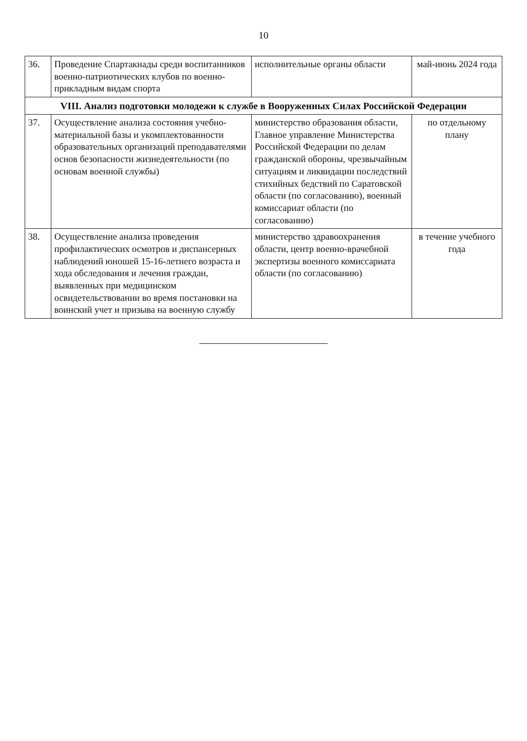10
| 36. | Проведение Спартакиады среди воспитанников военно-патриотических клубов по военно-прикладным видам спорта | исполнительные органы области | май-июнь 2024 года |
| VIII. Анализ подготовки молодежи к службе в Вооруженных Силах Российской Федерации | | | |
| 37. | Осуществление анализа состояния учебно-материальной базы и укомплектованности образовательных организаций преподавателями основ безопасности жизнедеятельности (по основам военной службы) | министерство образования области, Главное управление Министерства Российской Федерации по делам гражданской обороны, чрезвычайным ситуациям и ликвидации последствий стихийных бедствий по Саратовской области (по согласованию), военный комиссариат области (по согласованию) | по отдельному плану |
| 38. | Осуществление анализа проведения профилактических осмотров и диспансерных наблюдений юношей 15-16-летнего возраста и хода обследования и лечения граждан, выявленных при медицинском освидетельствовании во время постановки на воинский учет и призыва на военную службу | министерство здравоохранения области, центр военно-врачебной экспертизы военного комиссариата области (по согласованию) | в течение учебного года |